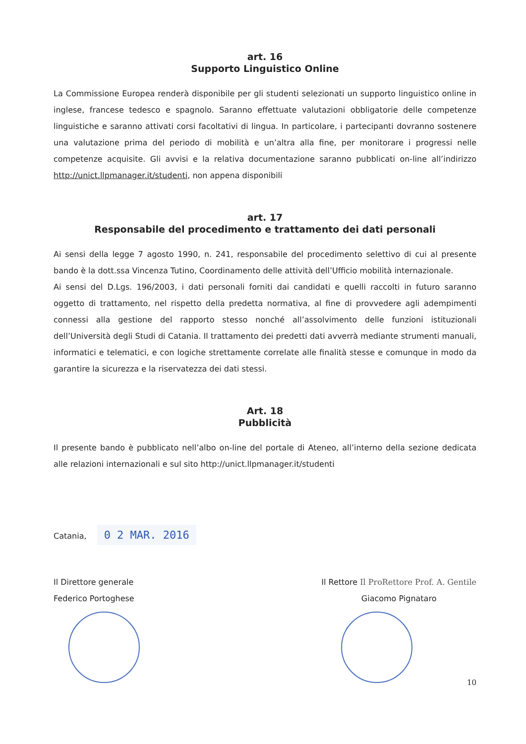art. 16
Supporto Linguistico Online
La Commissione Europea renderà disponibile per gli studenti selezionati un supporto linguistico online in inglese, francese tedesco e spagnolo. Saranno effettuate valutazioni obbligatorie delle competenze linguistiche e saranno attivati corsi facoltativi di lingua. In particolare, i partecipanti dovranno sostenere una valutazione prima del periodo di mobilità e un’altra alla fine, per monitorare i progressi nelle competenze acquisite. Gli avvisi e la relativa documentazione saranno pubblicati on-line all’indirizzo http://unict.llpmanager.it/studenti, non appena disponibili
art. 17
Responsabile del procedimento e trattamento dei dati personali
Ai sensi della legge 7 agosto 1990, n. 241, responsabile del procedimento selettivo di cui al presente bando è la dott.ssa Vincenza Tutino, Coordinamento delle attività dell’Ufficio mobilità internazionale.
Ai sensi del D.Lgs. 196/2003, i dati personali forniti dai candidati e quelli raccolti in futuro saranno oggetto di trattamento, nel rispetto della predetta normativa, al fine di provvedere agli adempimenti connessi alla gestione del rapporto stesso nonché all’assolvimento delle funzioni istituzionali dell’Università degli Studi di Catania. Il trattamento dei predetti dati avverrà mediante strumenti manuali, informatici e telematici, e con logiche strettamente correlate alle finalità stesse e comunque in modo da garantire la sicurezza e la riservatezza dei dati stessi.
Art. 18
Pubblicità
Il presente bando è pubblicato nell’albo on-line del portale di Ateneo, all’interno della sezione dedicata alle relazioni internazionali e sul sito http://unict.llpmanager.it/studenti
Catania, 0 2 MAR. 2016
Il Direttore generale
Federico Portoghese
Il Rettore Il ProRettore Prof. A. Gentile
Giacomo Pignataro
10